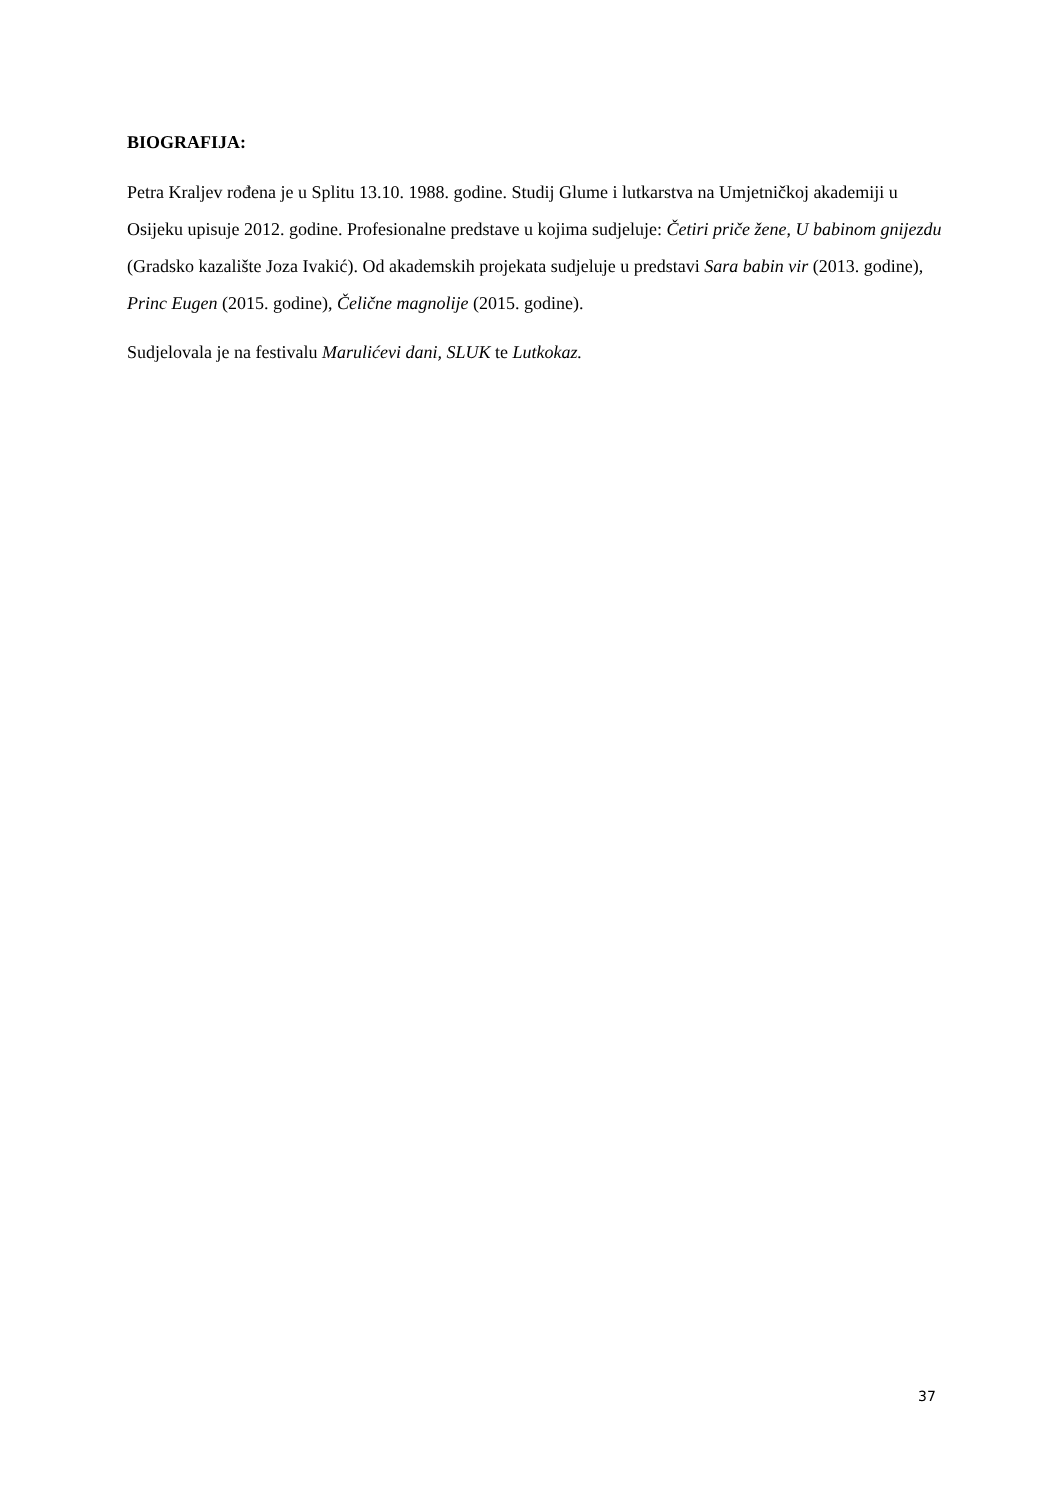BIOGRAFIJA:
Petra Kraljev rođena je u Splitu 13.10. 1988. godine. Studij Glume i lutkarstva na Umjetničkoj akademiji u Osijeku upisuje 2012. godine. Profesionalne predstave u kojima sudjeluje: Četiri priče žene, U babinom gnijezdu (Gradsko kazalište Joza Ivakić). Od akademskih projekata sudjeluje u predstavi Sara babin vir (2013. godine), Princ Eugen (2015. godine), Čelične magnolije (2015. godine).
Sudjelovala je na festivalu Marulićevi dani, SLUK te Lutkokaz.
37